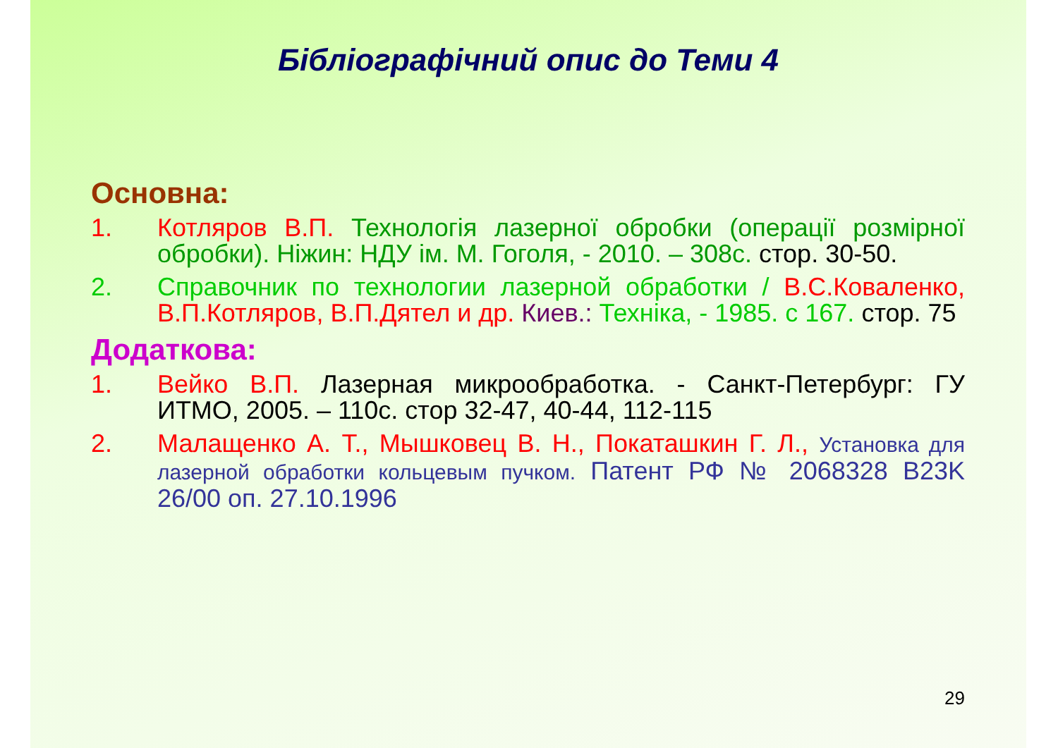Бібліографічний опис до Теми 4
Основна:
1. Котляров В.П. Технологія лазерної обробки (операції розмірної обробки). Ніжин: НДУ ім. М. Гоголя, - 2010. – 308с. стор. 30-50.
2. Справочник по технологии лазерной обработки / В.С.Коваленко, В.П.Котляров, В.П.Дятел и др. Киев.: Техніка, - 1985. с 167. стор. 75
Додаткова:
1. Вейко В.П. Лазерная микрообработка. - Санкт-Петербург: ГУ ИТМО, 2005. – 110с. стор 32-47, 40-44, 112-115
2. Малащенко А. Т., Мышковец В. Н., Покаташкин Г. Л., Установка для лазерной обработки кольцевым пучком. Патент РФ № 2068328 B23K 26/00 оп. 27.10.1996
29